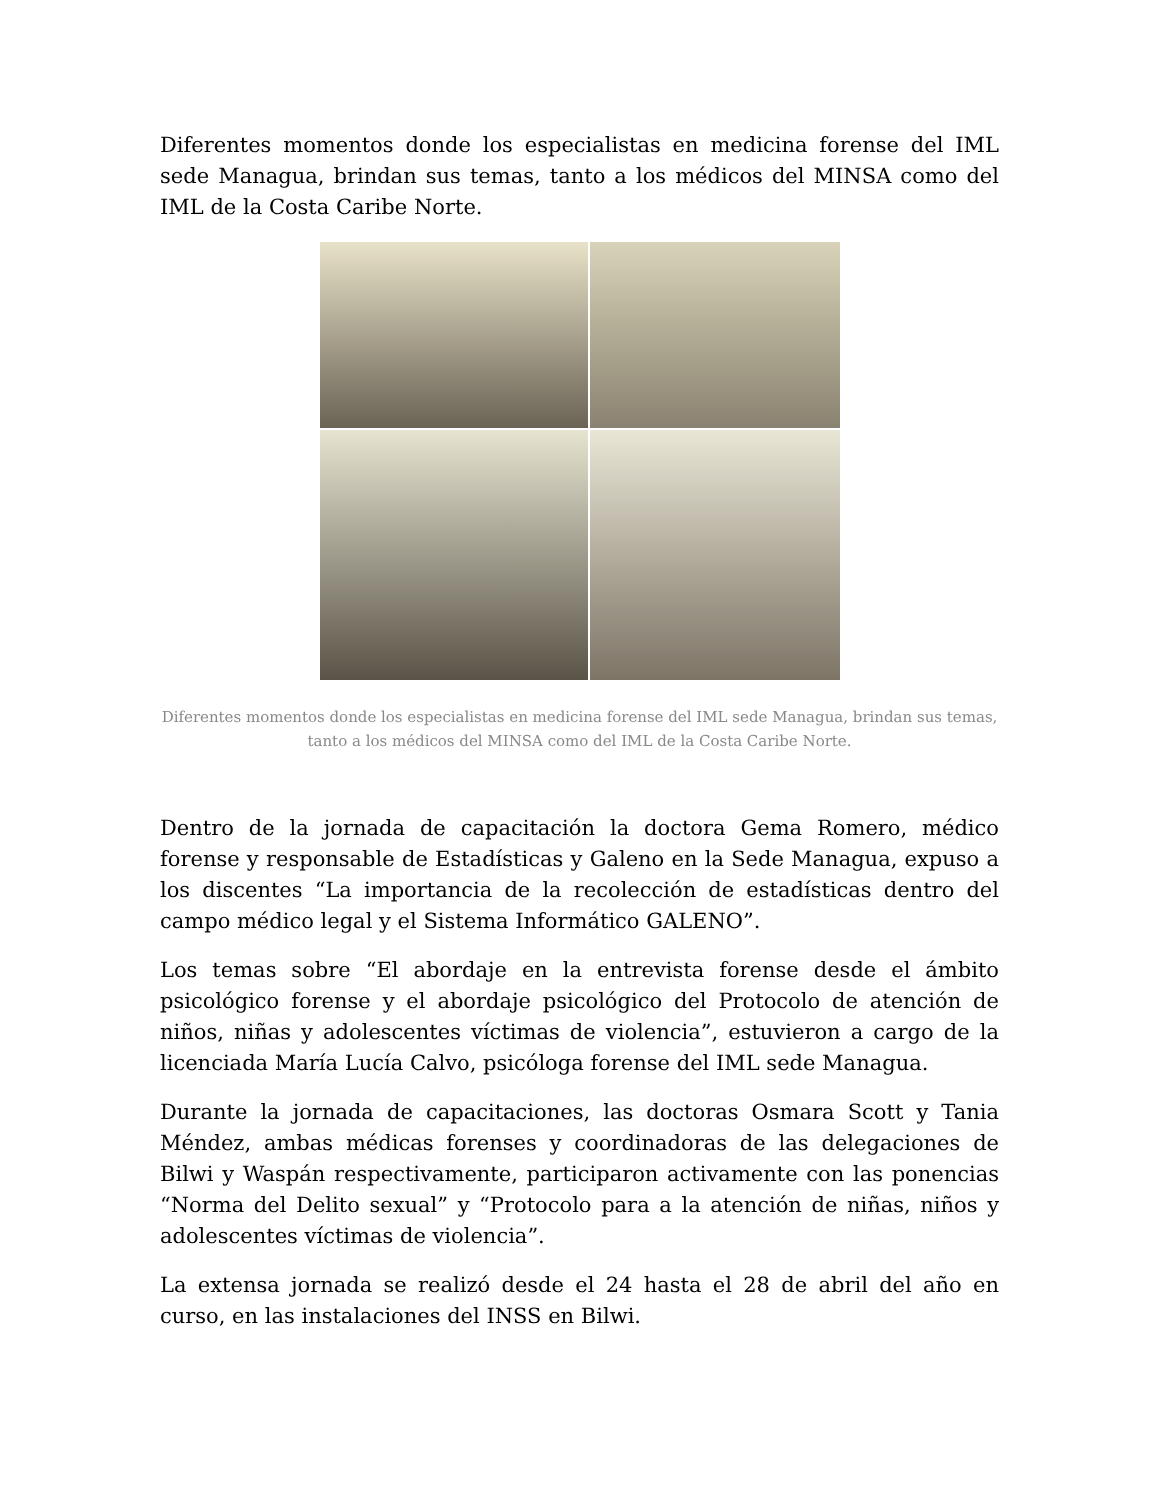Diferentes momentos donde los especialistas en medicina forense del IML sede Managua, brindan sus temas, tanto a los médicos del MINSA como del IML de la Costa Caribe Norte.
Diferentes momentos donde los especialistas en medicina forense del IML sede Managua, brindan sus temas, tanto a los médicos del MINSA como del IML de la Costa Caribe Norte.
Dentro de la jornada de capacitación la doctora Gema Romero, médico forense y responsable de Estadísticas y Galeno en la Sede Managua, expuso a los discentes “La importancia de la recolección de estadísticas dentro del campo médico legal y el Sistema Informático GALENO”.
Los temas sobre “El abordaje en la entrevista forense desde el ámbito psicológico forense y el abordaje psicológico del Protocolo de atención de niños, niñas y adolescentes víctimas de violencia”, estuvieron a cargo de la licenciada María Lucía Calvo, psicóloga forense del IML sede Managua.
Durante la jornada de capacitaciones, las doctoras Osmara Scott y Tania Méndez, ambas médicas forenses y coordinadoras de las delegaciones de Bilwi y Waspán respectivamente, participaron activamente con las ponencias “Norma del Delito sexual” y “Protocolo para a la atención de niñas, niños y adolescentes víctimas de violencia”.
La extensa jornada se realizó desde el 24 hasta el 28 de abril del año en curso, en las instalaciones del INSS en Bilwi.